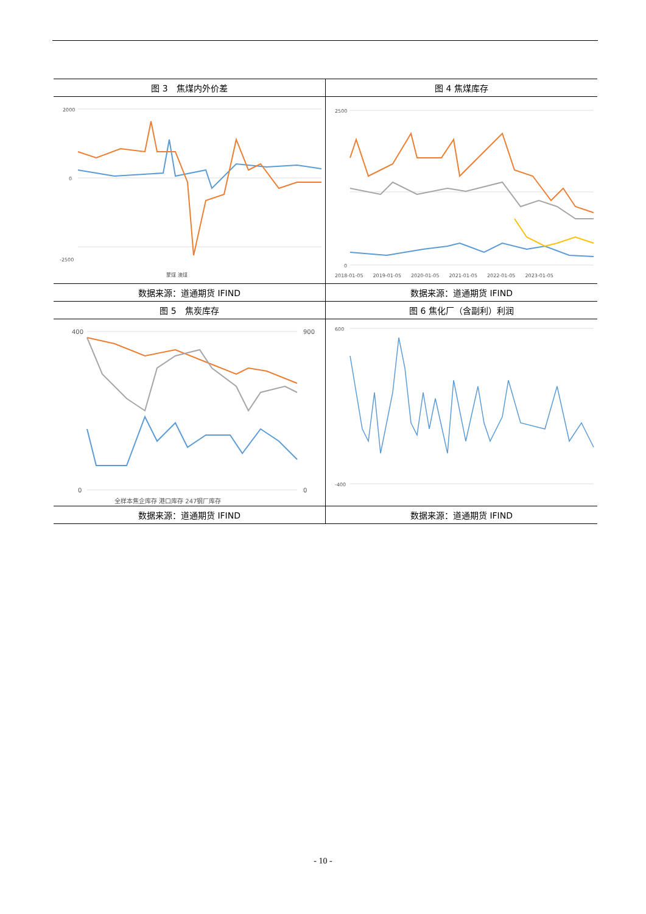| 图 3 焦煤内外价差 | 图 4 焦煤库存 |
| 2000 0 -2500 蒙煤 澳煤 | 2500 0 2018-01-05 2019-01-05 2020-01-05 2021-01-05 2022-01-05 2023-01-05 |
| 数据来源：道通期货 IFIND | 数据来源：道通期货 IFIND |
| 图 5 焦炭库存 | 图 6 焦化厂（含副利）利润 |
| 400 0 900 0 全样本焦企库存 港口库存 247钢厂库存 | 600 -400 |
| 数据来源：道通期货 IFIND | 数据来源：道通期货 IFIND |
- 10 -